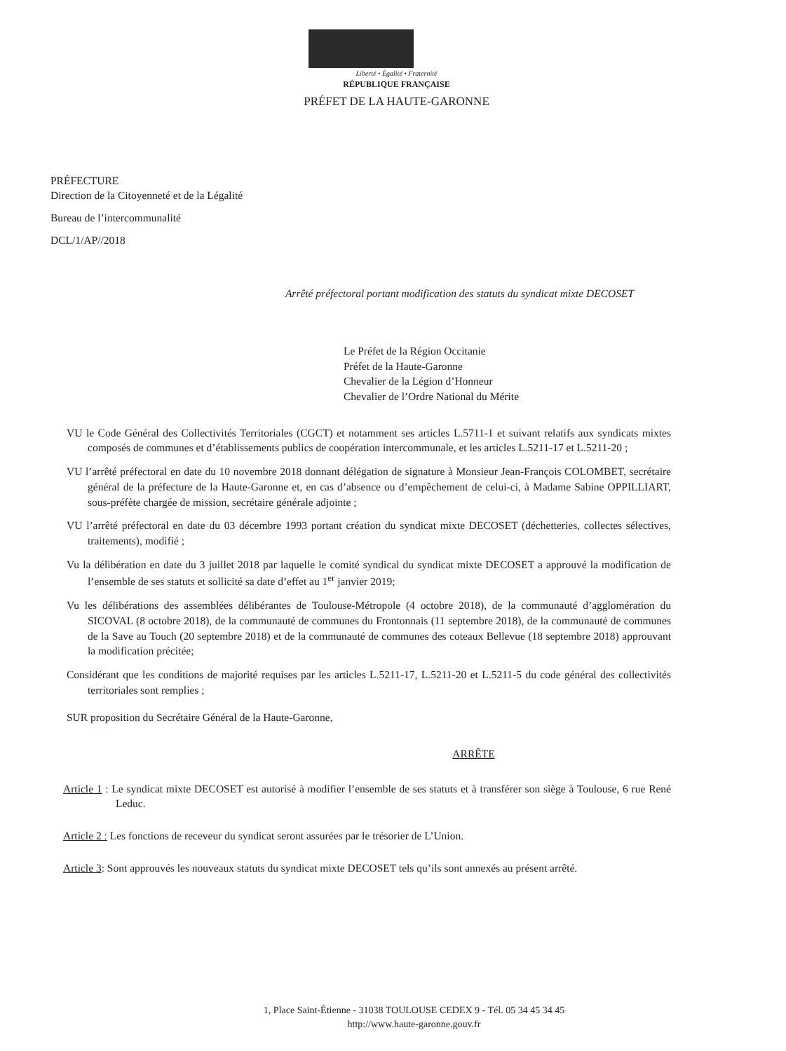Liberté • Égalité • Fraternité
RÉPUBLIQUE FRANÇAISE
PRÉFET DE LA HAUTE-GARONNE
PRÉFECTURE
Direction de la Citoyenneté et de la Légalité
Bureau de l’intercommunalité
DCL/1/AP//2018
Arrêté préfectoral portant modification des statuts du syndicat mixte DECOSET
Le Préfet de la Région Occitanie
Préfet de la Haute-Garonne
Chevalier de la Légion d’Honneur
Chevalier de l’Ordre National du Mérite
VU le Code Général des Collectivités Territoriales (CGCT) et notamment ses articles L.5711-1 et suivant relatifs aux syndicats mixtes composés de communes et d’établissements publics de coopération intercommunale, et les articles L.5211-17 et L.5211-20 ;
VU l’arrêté préfectoral en date du 10 novembre 2018 donnant délégation de signature à Monsieur Jean-François COLOMBET, secrétaire général de la préfecture de la Haute-Garonne et, en cas d’absence ou d’empêchement de celui-ci, à Madame Sabine OPPILLIART, sous-préfète chargée de mission, secrétaire générale adjointe ;
VU l’arrêté préfectoral en date du 03 décembre 1993 portant création du syndicat mixte DECOSET (déchetteries, collectes sélectives, traitements), modifié ;
Vu la délibération en date du 3 juillet 2018 par laquelle le comité syndical du syndicat mixte DECOSET a approuvé la modification de l’ensemble de ses statuts et sollicité sa date d’effet au 1<sup>er</sup> janvier 2019;
Vu les délibérations des assemblées délibérantes de Toulouse-Métropole (4 octobre 2018), de la communauté d’agglomération du SICOVAL (8 octobre 2018), de la communauté de communes du Frontonnais (11 septembre 2018), de la communauté de communes de la Save au Touch (20 septembre 2018) et de la communauté de communes des coteaux Bellevue (18 septembre 2018) approuvant la modification précitée;
Considérant que les conditions de majorité requises par les articles L.5211-17, L.5211-20 et L.5211-5 du code général des collectivités territoriales sont remplies ;
SUR proposition du Secrétaire Général de la Haute-Garonne,
ARRÊTE
Article 1 : Le syndicat mixte DECOSET est autorisé à modifier l’ensemble de ses statuts et à transférer son siège à Toulouse, 6 rue René Leduc.
Article 2 : Les fonctions de receveur du syndicat seront assurées par le trésorier de L’Union.
Article 3: Sont approuvés les nouveaux statuts du syndicat mixte DECOSET tels qu’ils sont annexés au présent arrêté.
1, Place Saint-Étienne - 31038 TOULOUSE CEDEX 9 - Tél. 05 34 45 34 45
http://www.haute-garonne.gouv.fr